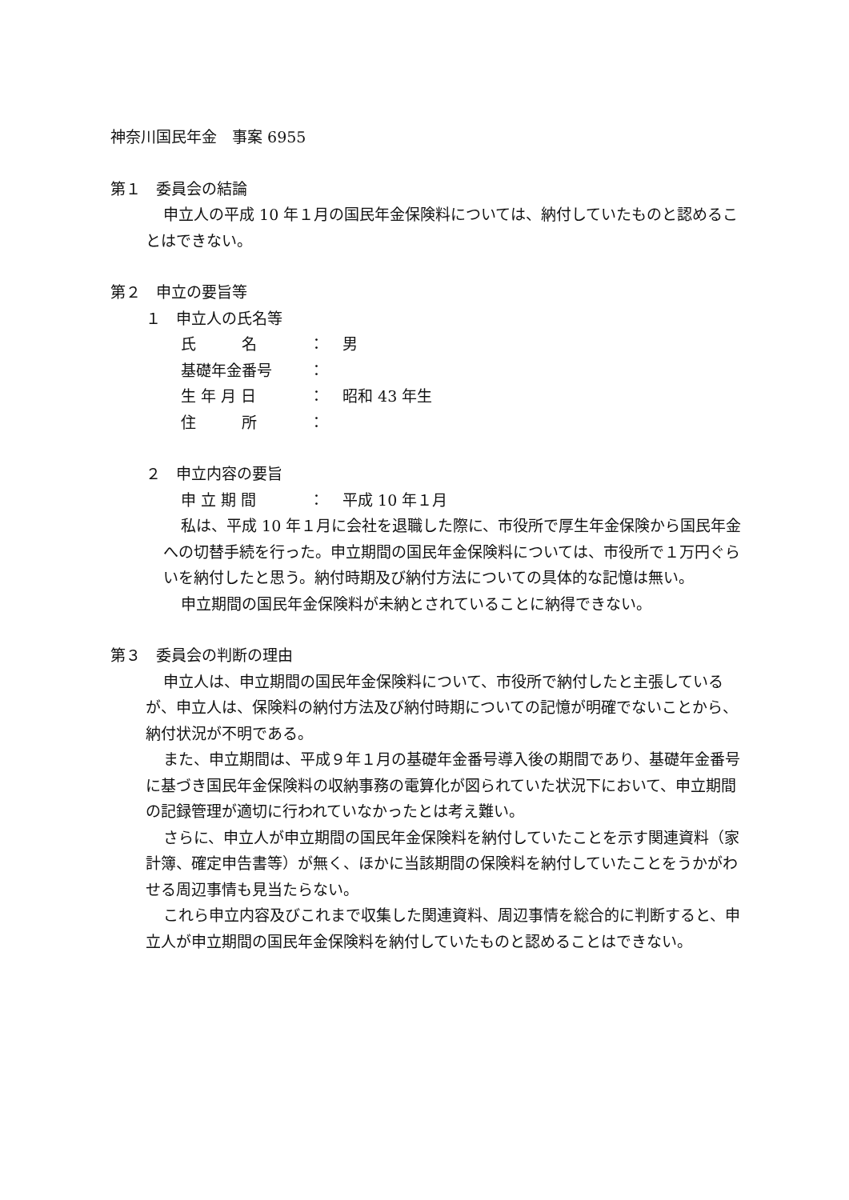神奈川国民年金　事案 6955
第１　委員会の結論
申立人の平成 10 年１月の国民年金保険料については、納付していたものと認めることはできない。
第２　申立の要旨等
１　申立人の氏名等
氏　　　名 ： 男
基礎年金番号 ：
生 年 月 日 ： 昭和 43 年生
住　　　所 ：
２　申立内容の要旨
申 立 期 間 ： 平成 10 年１月
私は、平成 10 年１月に会社を退職した際に、市役所で厚生年金保険から国民年金への切替手続を行った。申立期間の国民年金保険料については、市役所で１万円ぐらいを納付したと思う。納付時期及び納付方法についての具体的な記憶は無い。
申立期間の国民年金保険料が未納とされていることに納得できない。
第３　委員会の判断の理由
申立人は、申立期間の国民年金保険料について、市役所で納付したと主張しているが、申立人は、保険料の納付方法及び納付時期についての記憶が明確でないことから、納付状況が不明である。
また、申立期間は、平成９年１月の基礎年金番号導入後の期間であり、基礎年金番号に基づき国民年金保険料の収納事務の電算化が図られていた状況下において、申立期間の記録管理が適切に行われていなかったとは考え難い。
さらに、申立人が申立期間の国民年金保険料を納付していたことを示す関連資料（家計簿、確定申告書等）が無く、ほかに当該期間の保険料を納付していたことをうかがわせる周辺事情も見当たらない。
これら申立内容及びこれまで収集した関連資料、周辺事情を総合的に判断すると、申立人が申立期間の国民年金保険料を納付していたものと認めることはできない。